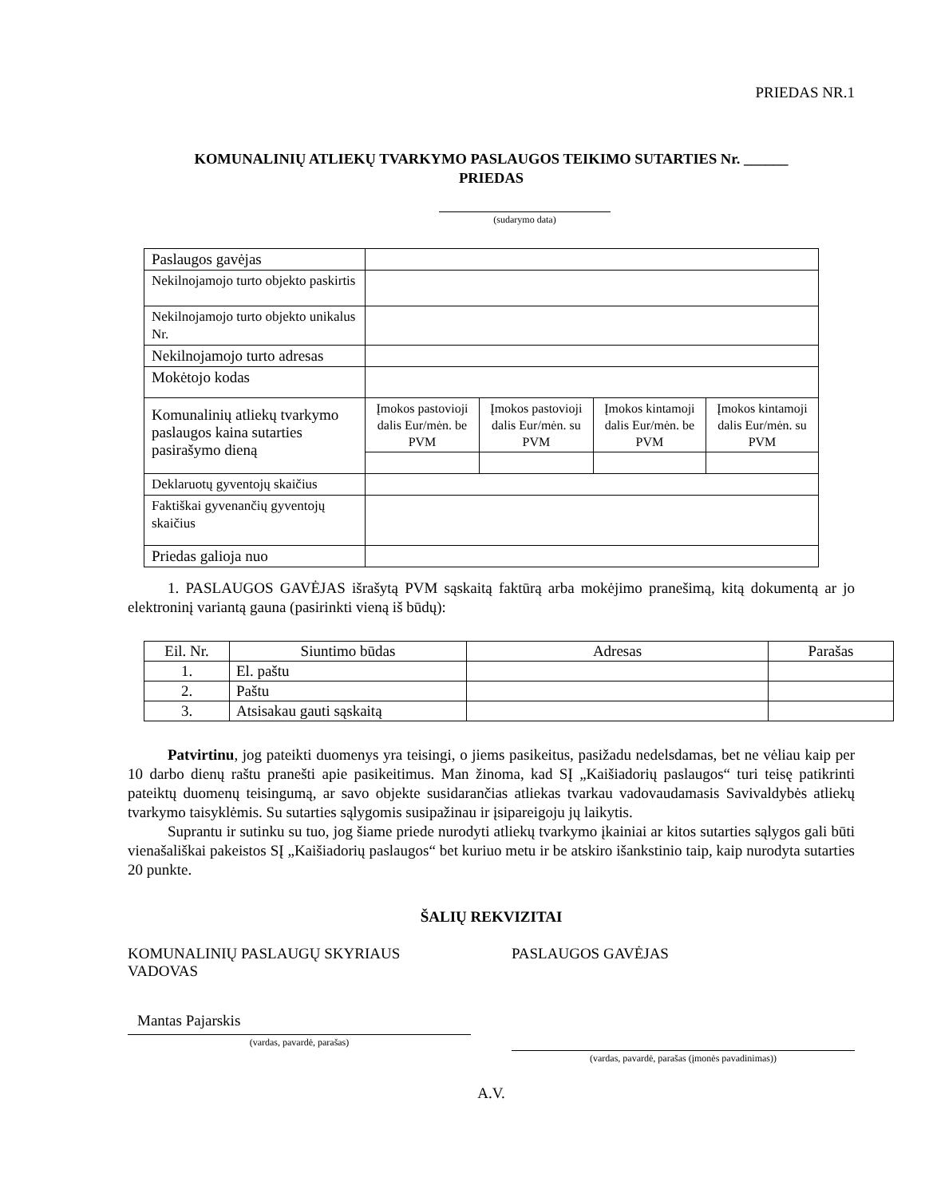PRIEDAS NR.1
KOMUNALINIŲ ATLIEKŲ TVARKYMO PASLAUGOS TEIKIMO SUTARTIES Nr. ______
PRIEDAS
(sudarymo data)
| Paslaugos gavėjas | | | | |
| Nekilnojamojo turto objekto paskirtis | | | | |
| Nekilnojamojo turto objekto unikalus Nr. | | | | |
| Nekilnojamojo turto adresas | | | | |
| Mokėtojo kodas | | | | |
| Komunalinių atliekų tvarkymo paslaugos kaina sutarties pasirašymo dieną | Įmokos pastovioji dalis Eur/mėn. be PVM | Įmokos pastovioji dalis Eur/mėn. su PVM | Įmokos kintamoji dalis Eur/mėn. be PVM | Įmokos kintamoji dalis Eur/mėn. su PVM |
| Deklaruotų gyventojų skaičius | | | | |
| Faktiškai gyvenančių gyventojų skaičius | | | | |
| Priedas galioja nuo | | | | |
1. PASLAUGOS GAVĖJAS išrašytą PVM sąskaitą faktūrą arba mokėjimo pranešimą, kitą dokumentą ar jo elektroninį variantą gauna (pasirinkti vieną iš būdų):
| Eil. Nr. | Siuntimo būdas | Adresas | Parašas |
| --- | --- | --- | --- |
| 1. | El. paštu | | |
| 2. | Paštu | | |
| 3. | Atsisakau gauti sąskaitą | | |
Patvirtinu, jog pateikti duomenys yra teisingi, o jiems pasikeitus, pasižadu nedelsdamas, bet ne vėliau kaip per 10 darbo dienų raštu pranešti apie pasikeitimus. Man žinoma, kad SĮ „Kaišiadorių paslaugos“ turi teisę patikrinti pateiktų duomenų teisingumą, ar savo objekte susidarančias atliekas tvarkau vadovaudamasis Savivaldybės atliekų tvarkymo taisyklėmis. Su sutarties sąlygomis susipažinau ir įsipareigoju jų laikytis.
Suprantu ir sutinku su tuo, jog šiame priede nurodyti atliekų tvarkymo įkainiai ar kitos sutarties sąlygos gali būti vienašališkai pakeistos SĮ „Kaišiadorių paslaugos“ bet kuriuo metu ir be atskiro išankstinio taip, kaip nurodyta sutarties 20 punkte.
ŠALIŲ REKVIZITAI
KOMUNALINIŲ PASLAUGŲ SKYRIAUS VADOVAS
Mantas Pajarskis
(vardas, pavardė, parašas)
PASLAUGOS GAVĖJAS
(vardas, pavardė, parašas (įmonės pavadinimas))
A.V.